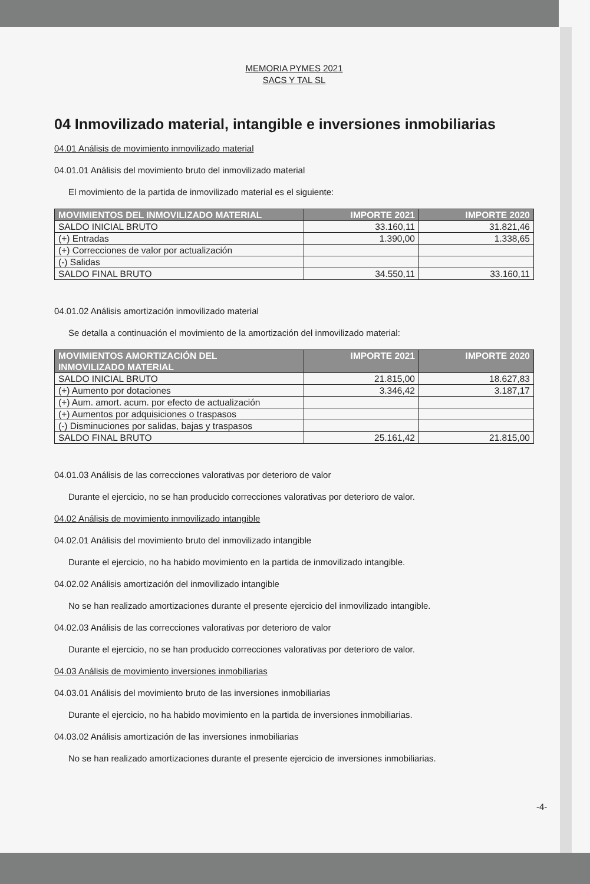MEMORIA PYMES 2021
SACS Y TAL SL
04 Inmovilizado material, intangible e inversiones inmobiliarias
04.01 Análisis de movimiento inmovilizado material
04.01.01 Análisis del movimiento bruto del inmovilizado material
El movimiento de la partida de inmovilizado material es el siguiente:
| MOVIMIENTOS DEL INMOVILIZADO MATERIAL | IMPORTE 2021 | IMPORTE 2020 |
| --- | --- | --- |
| SALDO INICIAL BRUTO | 33.160,11 | 31.821,46 |
| (+) Entradas | 1.390,00 | 1.338,65 |
| (+) Correcciones de valor por actualización | | |
| (-) Salidas | | |
| SALDO FINAL BRUTO | 34.550,11 | 33.160,11 |
04.01.02 Análisis amortización inmovilizado material
Se detalla a continuación el movimiento de la amortización del inmovilizado material:
| MOVIMIENTOS AMORTIZACIÓN DEL INMOVILIZADO MATERIAL | IMPORTE 2021 | IMPORTE 2020 |
| --- | --- | --- |
| SALDO INICIAL BRUTO | 21.815,00 | 18.627,83 |
| (+) Aumento por dotaciones | 3.346,42 | 3.187,17 |
| (+) Aum. amort. acum. por efecto de actualización | | |
| (+) Aumentos por adquisiciones o traspasos | | |
| (-) Disminuciones por salidas, bajas y traspasos | | |
| SALDO FINAL BRUTO | 25.161,42 | 21.815,00 |
04.01.03 Análisis de las correcciones valorativas por deterioro de valor
Durante el ejercicio, no se han producido correcciones valorativas por deterioro de valor.
04.02 Análisis de movimiento inmovilizado intangible
04.02.01 Análisis del movimiento bruto del inmovilizado intangible
Durante el ejercicio, no ha habido movimiento en la partida de inmovilizado intangible.
04.02.02 Análisis amortización del inmovilizado intangible
No se han realizado amortizaciones durante el presente ejercicio del inmovilizado intangible.
04.02.03 Análisis de las correcciones valorativas por deterioro de valor
Durante el ejercicio, no se han producido correcciones valorativas por deterioro de valor.
04.03 Análisis de movimiento inversiones inmobiliarias
04.03.01 Análisis del movimiento bruto de las inversiones inmobiliarias
Durante el ejercicio, no ha habido movimiento en la partida de inversiones inmobiliarias.
04.03.02 Análisis amortización de las inversiones inmobiliarias
No se han realizado amortizaciones durante el presente ejercicio de inversiones inmobiliarias.
-4-